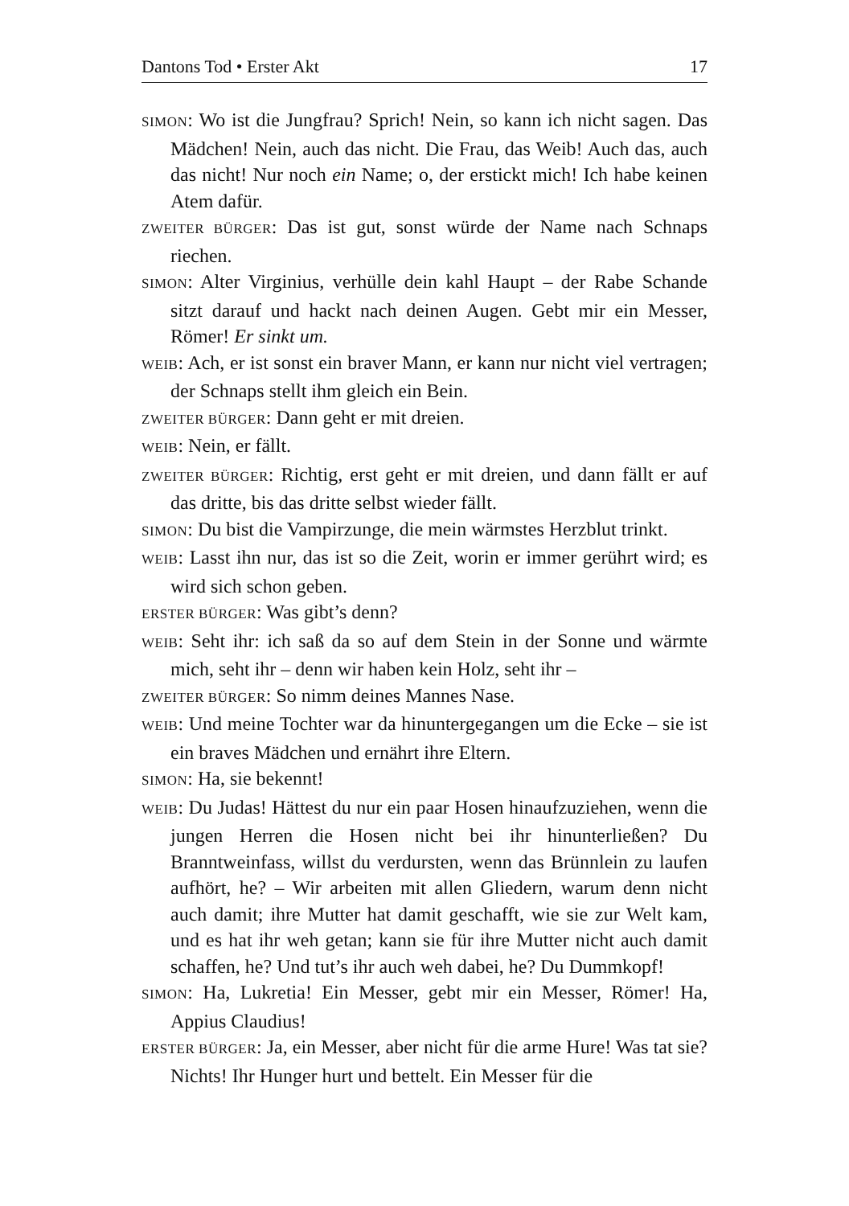Dantons Tod • Erster Akt 17
SIMON: Wo ist die Jungfrau? Sprich! Nein, so kann ich nicht sagen. Das Mädchen! Nein, auch das nicht. Die Frau, das Weib! Auch das, auch das nicht! Nur noch ein Name; o, der erstickt mich! Ich habe keinen Atem dafür.
ZWEITER BÜRGER: Das ist gut, sonst würde der Name nach Schnaps riechen.
SIMON: Alter Virginius, verhülle dein kahl Haupt – der Rabe Schande sitzt darauf und hackt nach deinen Augen. Gebt mir ein Messer, Römer! Er sinkt um.
WEIB: Ach, er ist sonst ein braver Mann, er kann nur nicht viel vertragen; der Schnaps stellt ihm gleich ein Bein.
ZWEITER BÜRGER: Dann geht er mit dreien.
WEIB: Nein, er fällt.
ZWEITER BÜRGER: Richtig, erst geht er mit dreien, und dann fällt er auf das dritte, bis das dritte selbst wieder fällt.
SIMON: Du bist die Vampirzunge, die mein wärmstes Herzblut trinkt.
WEIB: Lasst ihn nur, das ist so die Zeit, worin er immer gerührt wird; es wird sich schon geben.
ERSTER BÜRGER: Was gibt’s denn?
WEIB: Seht ihr: ich saß da so auf dem Stein in der Sonne und wärmte mich, seht ihr – denn wir haben kein Holz, seht ihr –
ZWEITER BÜRGER: So nimm deines Mannes Nase.
WEIB: Und meine Tochter war da hinuntergegangen um die Ecke – sie ist ein braves Mädchen und ernährt ihre Eltern.
SIMON: Ha, sie bekennt!
WEIB: Du Judas! Hättest du nur ein paar Hosen hinaufzuziehen, wenn die jungen Herren die Hosen nicht bei ihr hinunterließen? Du Branntweinfass, willst du verdursten, wenn das Brünnlein zu laufen aufhört, he? – Wir arbeiten mit allen Gliedern, warum denn nicht auch damit; ihre Mutter hat damit geschafft, wie sie zur Welt kam, und es hat ihr weh getan; kann sie für ihre Mutter nicht auch damit schaffen, he? Und tut’s ihr auch weh dabei, he? Du Dummkopf!
SIMON: Ha, Lukretia! Ein Messer, gebt mir ein Messer, Römer! Ha, Appius Claudius!
ERSTER BÜRGER: Ja, ein Messer, aber nicht für die arme Hure! Was tat sie? Nichts! Ihr Hunger hurt und bettelt. Ein Messer für die